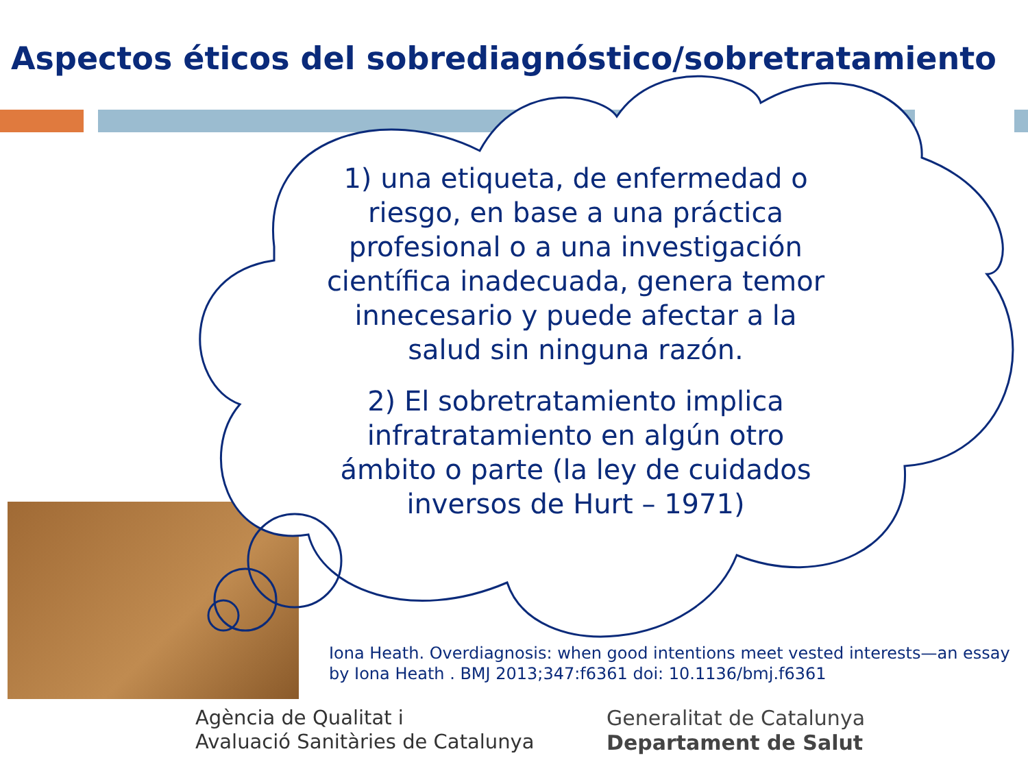Aspectos éticos del sobrediagnóstico/sobretratamiento
1) una etiqueta, de enfermedad o riesgo, en base a una práctica profesional o a una investigación científica inadecuada, genera temor innecesario y puede afectar a la salud sin ninguna razón.
2) El sobretratamiento implica infratratamiento en algún otro ámbito o parte (la ley de cuidados inversos de Hurt – 1971)
Iona Heath. Overdiagnosis: when good intentions meet vested interests—an essay by Iona Heath . BMJ 2013;347:f6361 doi: 10.1136/bmj.f6361
Agència de Qualitat i
Avaluació Sanitàries de Catalunya
Generalitat de Catalunya
Departament de Salut